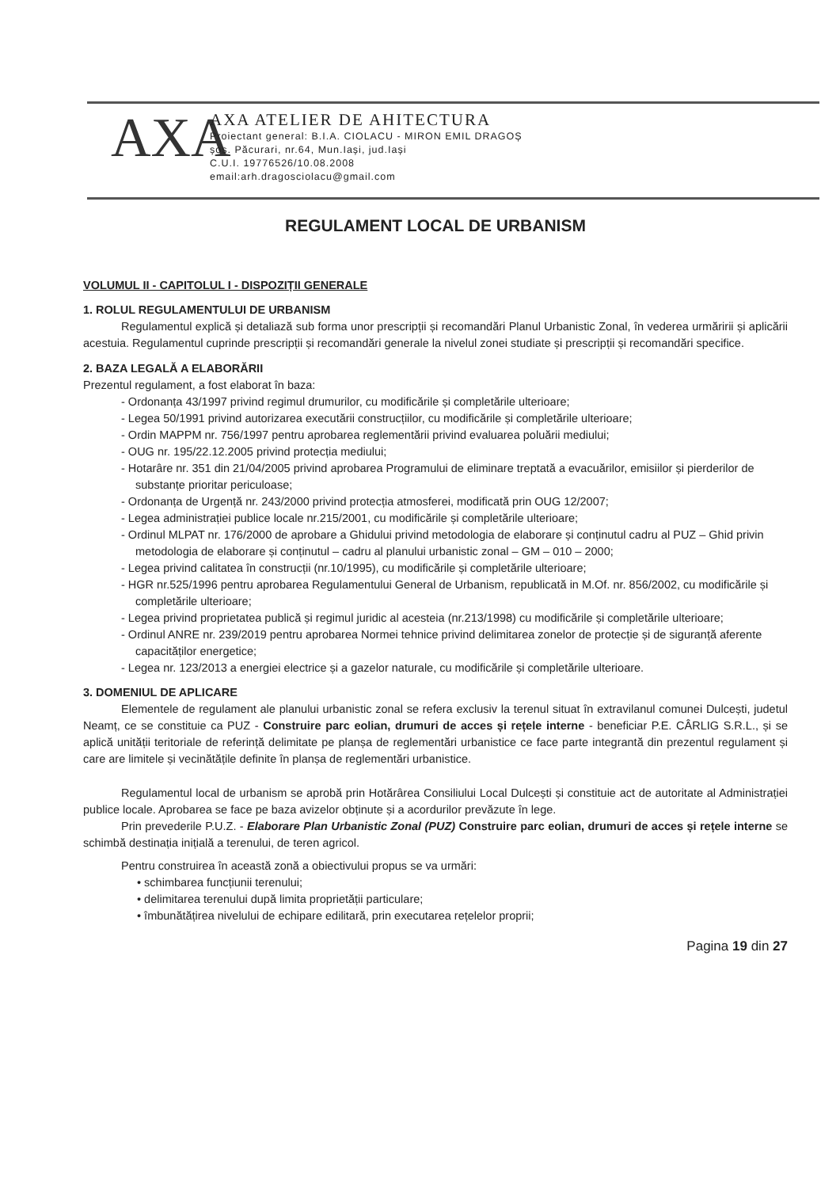AXA
AXA ATELIER DE AHITECTURA
Proiectant general: B.I.A. CIOLACU - MIRON EMIL DRAGOȘ
șos. Păcurari, nr.64, Mun.Iași, jud.Iași
C.U.I. 19776526/10.08.2008
email:arh.dragosciolacu@gmail.com
REGULAMENT LOCAL DE URBANISM
VOLUMUL II - CAPITOLUL I - DISPOZIȚII GENERALE
1. ROLUL REGULAMENTULUI DE URBANISM
Regulamentul explică și detaliază sub forma unor prescripții și recomandări Planul Urbanistic Zonal, în vederea urmăririi și aplicării acestuia. Regulamentul cuprinde prescripții și recomandări generale la nivelul zonei studiate și prescripții și recomandări specifice.
2. BAZA LEGALĂ A ELABORĂRII
Prezentul regulament, a fost elaborat în baza:
- Ordonanța 43/1997 privind regimul drumurilor, cu modificările și completările ulterioare;
- Legea 50/1991 privind autorizarea executării construcțiilor, cu modificările și completările ulterioare;
- Ordin MAPPM nr. 756/1997 pentru aprobarea reglementării privind evaluarea poluării mediului;
- OUG nr. 195/22.12.2005 privind protecția mediului;
- Hotarâre nr. 351 din 21/04/2005 privind aprobarea Programului de eliminare treptată a evacuărilor, emisiilor și pierderilor de substanțe prioritar periculoase;
- Ordonanța de Urgență nr. 243/2000 privind protecția atmosferei, modificată prin OUG 12/2007;
- Legea administrației publice locale nr.215/2001, cu modificările și completările ulterioare;
- Ordinul MLPAT nr. 176/2000 de aprobare a Ghidului privind metodologia de elaborare și conținutul cadru al PUZ – Ghid privin metodologia de elaborare și conținutul – cadru al planului urbanistic zonal – GM – 010 – 2000;
- Legea privind calitatea în construcții (nr.10/1995), cu modificările și completările ulterioare;
- HGR nr.525/1996 pentru aprobarea Regulamentului General de Urbanism, republicată in M.Of. nr. 856/2002, cu modificările și completările ulterioare;
- Legea privind proprietatea publică și regimul juridic al acesteia (nr.213/1998) cu modificările și completările ulterioare;
- Ordinul ANRE nr. 239/2019 pentru aprobarea Normei tehnice privind delimitarea zonelor de protecție și de siguranță aferente capacităților energetice;
- Legea nr. 123/2013 a energiei electrice și a gazelor naturale, cu modificările și completările ulterioare.
3. DOMENIUL DE APLICARE
Elementele de regulament ale planului urbanistic zonal se refera exclusiv la terenul situat în extravilanul comunei Dulcești, judetul Neamț, ce se constituie ca PUZ - Construire parc eolian, drumuri de acces și rețele interne - beneficiar P.E. CÂRLIG S.R.L., și se aplică unității teritoriale de referință delimitate pe planșa de reglementări urbanistice ce face parte integrantă din prezentul regulament și care are limitele și vecinătățile definite în planșa de reglementări urbanistice.
Regulamentul local de urbanism se aprobă prin Hotărârea Consiliului Local Dulcești și constituie act de autoritate al Administrației publice locale. Aprobarea se face pe baza avizelor obținute și a acordurilor prevăzute în lege.
Prin prevederile P.U.Z. - Elaborare Plan Urbanistic Zonal (PUZ) Construire parc eolian, drumuri de acces și rețele interne se schimbă destinația inițială a terenului, de teren agricol.
Pentru construirea în această zonă a obiectivului propus se va urmări:
• schimbarea funcțiunii terenului;
• delimitarea terenului după limita proprietății particulare;
• îmbunătățirea nivelului de echipare edilitară, prin executarea rețelelor proprii;
Pagina 19 din 27